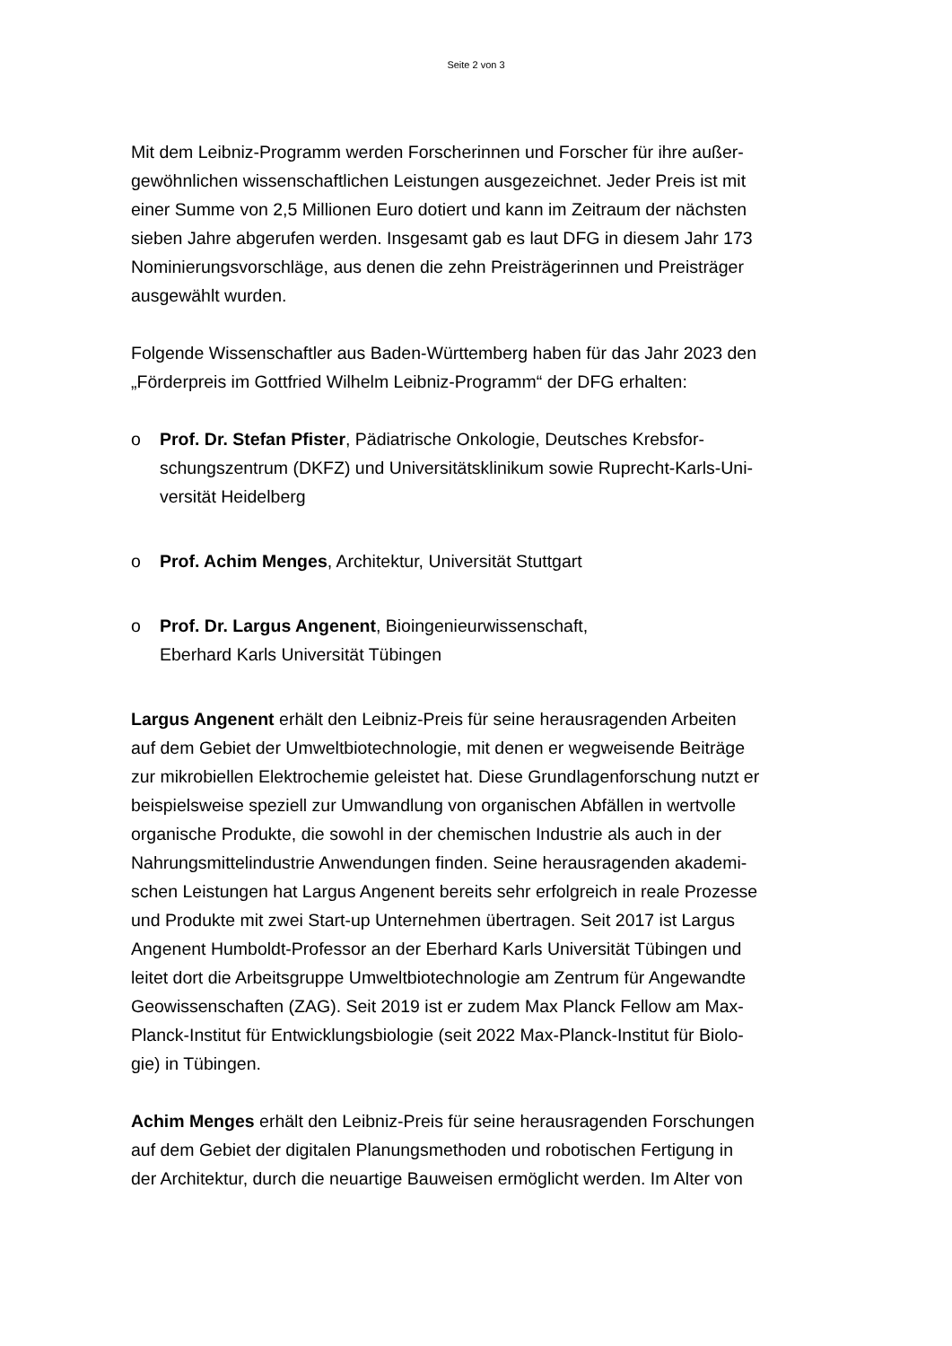Seite 2 von 3
Mit dem Leibniz-Programm werden Forscherinnen und Forscher für ihre außer-
gewöhnlichen wissenschaftlichen Leistungen ausgezeichnet. Jeder Preis ist mit
einer Summe von 2,5 Millionen Euro dotiert und kann im Zeitraum der nächsten
sieben Jahre abgerufen werden. Insgesamt gab es laut DFG in diesem Jahr 173
Nominierungsvorschläge, aus denen die zehn Preisträgerinnen und Preisträger
ausgewählt wurden.
Folgende Wissenschaftler aus Baden-Württemberg haben für das Jahr 2023 den
„Förderpreis im Gottfried Wilhelm Leibniz-Programm“ der DFG erhalten:
o Prof. Dr. Stefan Pfister, Pädiatrische Onkologie, Deutsches Krebsfor-
schungszentrum (DKFZ) und Universitätsklinikum sowie Ruprecht-Karls-Uni-
versität Heidelberg
o Prof. Achim Menges, Architektur, Universität Stuttgart
o Prof. Dr. Largus Angenent, Bioingenieurwissenschaft,
Eberhard Karls Universität Tübingen
Largus Angenent erhält den Leibniz-Preis für seine herausragenden Arbeiten
auf dem Gebiet der Umweltbiotechnologie, mit denen er wegweisende Beiträge
zur mikrobiellen Elektrochemie geleistet hat. Diese Grundlagenforschung nutzt er
beispielsweise speziell zur Umwandlung von organischen Abfällen in wertvolle
organische Produkte, die sowohl in der chemischen Industrie als auch in der
Nahrungsmittelindustrie Anwendungen finden. Seine herausragenden akademi-
schen Leistungen hat Largus Angenent bereits sehr erfolgreich in reale Prozesse
und Produkte mit zwei Start-up Unternehmen übertragen. Seit 2017 ist Largus
Angenent Humboldt-Professor an der Eberhard Karls Universität Tübingen und
leitet dort die Arbeitsgruppe Umweltbiotechnologie am Zentrum für Angewandte
Geowissenschaften (ZAG). Seit 2019 ist er zudem Max Planck Fellow am Max-
Planck-Institut für Entwicklungsbiologie (seit 2022 Max-Planck-Institut für Biolo-
gie) in Tübingen.
Achim Menges erhält den Leibniz-Preis für seine herausragenden Forschungen
auf dem Gebiet der digitalen Planungsmethoden und robotischen Fertigung in
der Architektur, durch die neuartige Bauweisen ermöglicht werden. Im Alter von